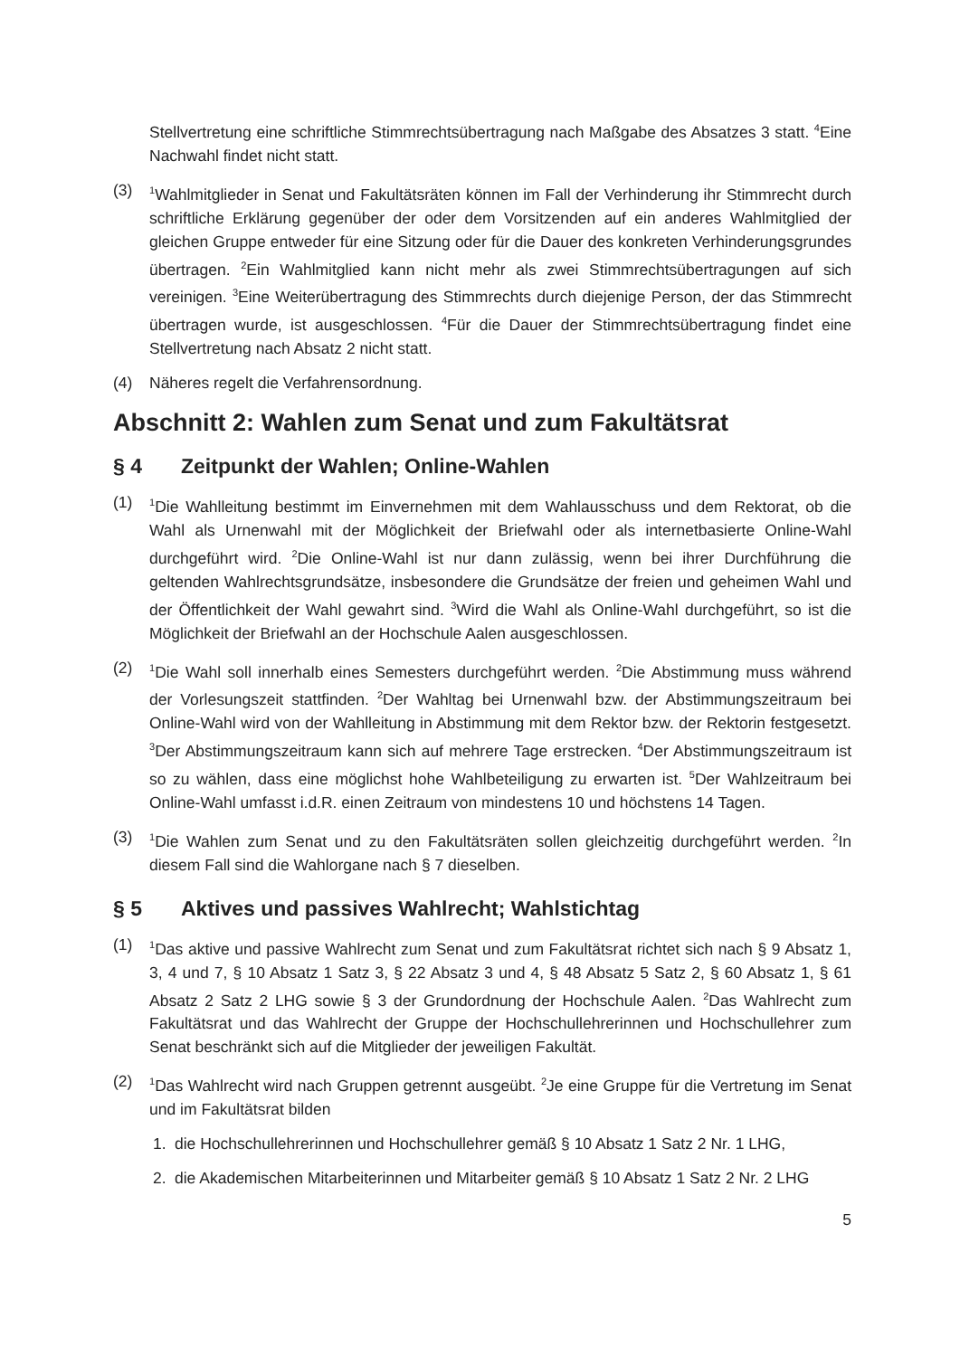Stellvertretung eine schriftliche Stimmrechtsübertragung nach Maßgabe des Absatzes 3 statt. <sup>4</sup>Eine Nachwahl findet nicht statt.
(3)
<sup>1</sup> Wahlmitglieder in Senat und Fakultätsräten können im Fall der Verhinderung ihr Stimmrecht durch schriftliche Erklärung gegenüber der oder dem Vorsitzenden auf ein anderes Wahlmitglied der gleichen Gruppe entweder für eine Sitzung oder für die Dauer des konkreten Verhinderungsgrundes übertragen. <sup>2</sup>Ein Wahlmitglied kann nicht mehr als zwei Stimmrechtsübertragungen auf sich vereinigen. <sup>3</sup>Eine Weiterübertragung des Stimmrechts durch diejenige Person, der das Stimmrecht übertragen wurde, ist ausgeschlossen. <sup>4</sup>Für die Dauer der Stimmrechtsübertragung findet eine Stellvertretung nach Absatz 2 nicht statt.
(4) Näheres regelt die Verfahrensordnung.
Abschnitt 2: Wahlen zum Senat und zum Fakultätsrat
§ 4 Zeitpunkt der Wahlen; Online-Wahlen
(1)
<sup>1</sup> Die Wahlleitung bestimmt im Einvernehmen mit dem Wahlausschuss und dem Rektorat, ob die Wahl als Urnenwahl mit der Möglichkeit der Briefwahl oder als internetbasierte Online-Wahl durchgeführt wird. <sup>2</sup>Die Online-Wahl ist nur dann zulässig, wenn bei ihrer Durchführung die geltenden Wahlrechtsgrundsätze, insbesondere die Grundsätze der freien und geheimen Wahl und der Öffentlichkeit der Wahl gewahrt sind. <sup>3</sup>Wird die Wahl als Online-Wahl durchgeführt, so ist die Möglichkeit der Briefwahl an der Hochschule Aalen ausgeschlossen.
(2)
<sup>1</sup> Die Wahl soll innerhalb eines Semesters durchgeführt werden. <sup>2</sup>Die Abstimmung muss während der Vorlesungszeit stattfinden. <sup>2</sup>Der Wahltag bei Urnenwahl bzw. der Abstimmungszeitraum bei Online-Wahl wird von der Wahlleitung in Abstimmung mit dem Rektor bzw. der Rektorin festgesetzt. <sup>3</sup>Der Abstimmungszeitraum kann sich auf mehrere Tage erstrecken. <sup>4</sup>Der Abstimmungszeitraum ist so zu wählen, dass eine möglichst hohe Wahlbeteiligung zu erwarten ist. <sup>5</sup>Der Wahlzeitraum bei Online-Wahl umfasst i.d.R. einen Zeitraum von mindestens 10 und höchstens 14 Tagen.
(3)
<sup>1</sup> Die Wahlen zum Senat und zu den Fakultätsräten sollen gleichzeitig durchgeführt werden. <sup>2</sup>In diesem Fall sind die Wahlorgane nach § 7 dieselben.
§ 5 Aktives und passives Wahlrecht; Wahlstichtag
(1)
<sup>1</sup> Das aktive und passive Wahlrecht zum Senat und zum Fakultätsrat richtet sich nach § 9 Absatz 1, 3, 4 und 7, § 10 Absatz 1 Satz 3, § 22 Absatz 3 und 4, § 48 Absatz 5 Satz 2, § 60 Absatz 1, § 61 Absatz 2 Satz 2 LHG sowie § 3 der Grundordnung der Hochschule Aalen. <sup>2</sup>Das Wahlrecht zum Fakultätsrat und das Wahlrecht der Gruppe der Hochschullehrerinnen und Hochschullehrer zum Senat beschränkt sich auf die Mitglieder der jeweiligen Fakultät.
(2)
<sup>1</sup> Das Wahlrecht wird nach Gruppen getrennt ausgeübt. <sup>2</sup>Je eine Gruppe für die Vertretung im Senat und im Fakultätsrat bilden
1. die Hochschullehrerinnen und Hochschullehrer gemäß § 10 Absatz 1 Satz 2 Nr. 1 LHG,
2. die Akademischen Mitarbeiterinnen und Mitarbeiter gemäß § 10 Absatz 1 Satz 2 Nr. 2 LHG
5